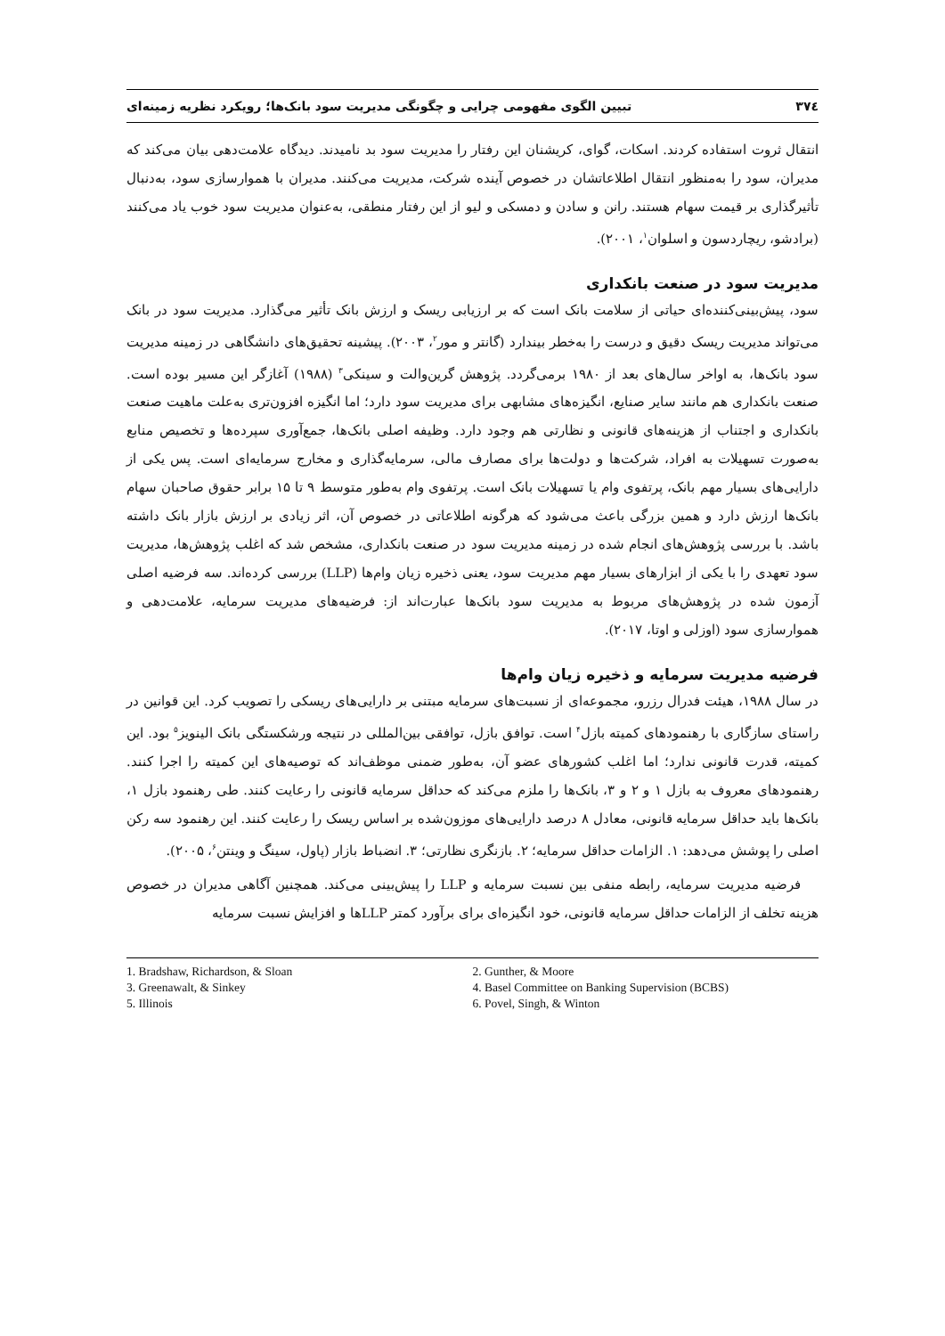۳۷٤ تبیین الگوی مفهومی چرایی و چگونگی مدیریت سود بانک‌ها؛ رویکرد نظریه زمینه‌ای
انتقال ثروت استفاده کردند. اسکات، گوای، کریشنان این رفتار را مدیریت سود بد نامیدند. دیدگاه علامت‌دهی بیان می‌کند که مدیران، سود را به‌منظور انتقال اطلاعاتشان در خصوص آینده شرکت، مدیریت می‌کنند. مدیران با هموارسازی سود، به‌دنبال تأثیرگذاری بر قیمت سهام هستند. رانن و سادن و دمسکی و لیو از این رفتار منطقی، به‌عنوان مدیریت سود خوب یاد می‌کنند (برادشو، ریچاردسون و اسلوان<sup>۱</sup>، ۲۰۰۱).
مدیریت سود در صنعت بانکداری
سود، پیش‌بینی‌کننده‌ای حیاتی از سلامت بانک است که بر ارزیابی ریسک و ارزش بانک تأثیر می‌گذارد. مدیریت سود در بانک می‌تواند مدیریت ریسک دقیق و درست را به‌خطر بیندارد (گانتر و مور<sup>۲</sup>، ۲۰۰۳). پیشینه تحقیق‌های دانشگاهی در زمینه مدیریت سود بانک‌ها، به اواخر سال‌های بعد از ۱۹۸۰ برمی‌گردد. پژوهش گرین‌والت و سینکی<sup>۳</sup> (۱۹۸۸) آغازگر این مسیر بوده است. صنعت بانکداری هم مانند سایر صنایع، انگیزه‌های مشابهی برای مدیریت سود دارد؛ اما انگیزه افزون‌تری به‌علت ماهیت صنعت بانکداری و اجتناب از هزینه‌های قانونی و نظارتی هم وجود دارد. وظیفه اصلی بانک‌ها، جمع‌آوری سپرده‌ها و تخصیص منابع به‌صورت تسهیلات به افراد، شرکت‌ها و دولت‌ها برای مصارف مالی، سرمایه‌گذاری و مخارج سرمایه‌ای است. پس یکی از دارایی‌های بسیار مهم بانک، پرتفوی وام یا تسهیلات بانک است. پرتفوی وام به‌طور متوسط ۹ تا ۱۵ برابر حقوق صاحبان سهام بانک‌ها ارزش دارد و همین بزرگی باعث می‌شود که هرگونه اطلاعاتی در خصوص آن، اثر زیادی بر ارزش بازار بانک داشته باشد. با بررسی پژوهش‌های انجام شده در زمینه مدیریت سود در صنعت بانکداری، مشخص شد که اغلب پژوهش‌ها، مدیریت سود تعهدی را با یکی از ابزارهای بسیار مهم مدیریت سود، یعنی ذخیره زیان وام‌ها (LLP) بررسی کرده‌اند. سه فرضیه اصلی آزمون شده در پژوهش‌های مربوط به مدیریت سود بانک‌ها عبارت‌اند از: فرضیه‌های مدیریت سرمایه، علامت‌دهی و هموارسازی سود (اوزلی و اوتا، ۲۰۱۷).
فرضیه مدیریت سرمایه و ذخیره زیان وام‌ها
در سال ۱۹۸۸، هیئت فدرال رزرو، مجموعه‌ای از نسبت‌های سرمایه مبتنی بر دارایی‌های ریسکی را تصویب کرد. این قوانین در راستای سازگاری با رهنمودهای کمیته بازل<sup>۴</sup> است. توافق بازل، توافقی بین‌المللی در نتیجه ورشکستگی بانک الینویز<sup>۵</sup> بود. این کمیته، قدرت قانونی ندارد؛ اما اغلب کشورهای عضو آن، به‌طور ضمنی موظف‌اند که توصیه‌های این کمیته را اجرا کنند. رهنمودهای معروف به بازل ۱ و ۲ و ۳، بانک‌ها را ملزم می‌کند که حداقل سرمایه قانونی را رعایت کنند. طی رهنمود بازل ۱، بانک‌ها باید حداقل سرمایه قانونی، معادل ۸ درصد دارایی‌های موزون‌شده بر اساس ریسک را رعایت کنند. این رهنمود سه رکن اصلی را پوشش می‌دهد: ۱. الزامات حداقل سرمایه؛ ۲. بازنگری نظارتی؛ ۳. انضباط بازار (پاول، سینگ و وینتن<sup>۶</sup>، ۲۰۰۵).
فرضیه مدیریت سرمایه، رابطه منفی بین نسبت سرمایه و LLP را پیش‌بینی می‌کند. همچنین آگاهی مدیران در خصوص هزینه تخلف از الزامات حداقل سرمایه قانونی، خود انگیزه‌ای برای برآورد کمتر LLPها و افزایش نسبت سرمایه
1. Bradshaw, Richardson, & Sloan
2. Gunther, & Moore
3. Greenawalt, & Sinkey
4. Basel Committee on Banking Supervision (BCBS)
5. Illinois
6. Povel, Singh, & Winton